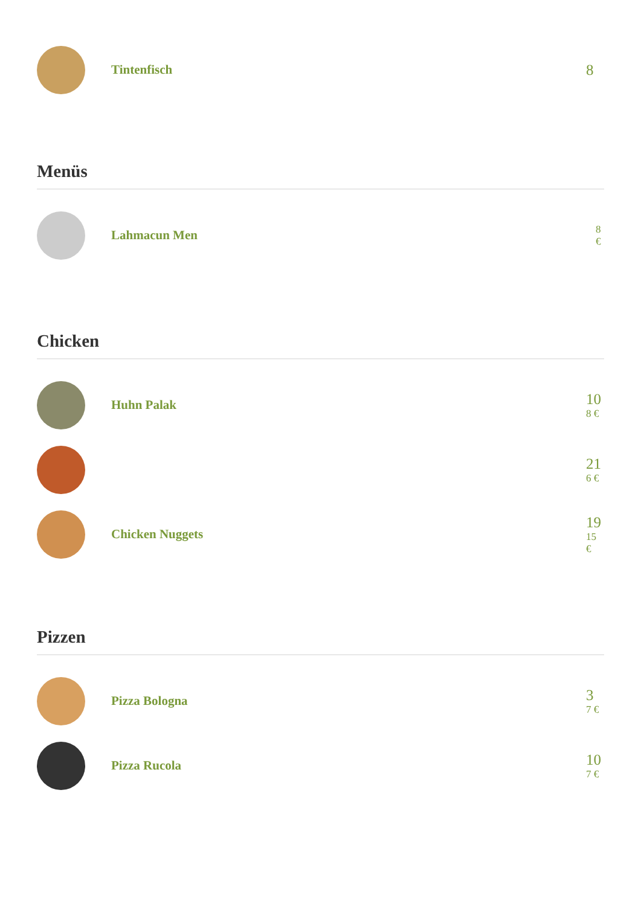Tintenfisch
8
Menüs
Lahmacun Men
8
€
Chicken
Huhn Palak
10
8 €
21
6 €
Chicken Nuggets
19
15
€
Pizzen
Pizza Bologna
3
7 €
Pizza Rucola
10
7 €